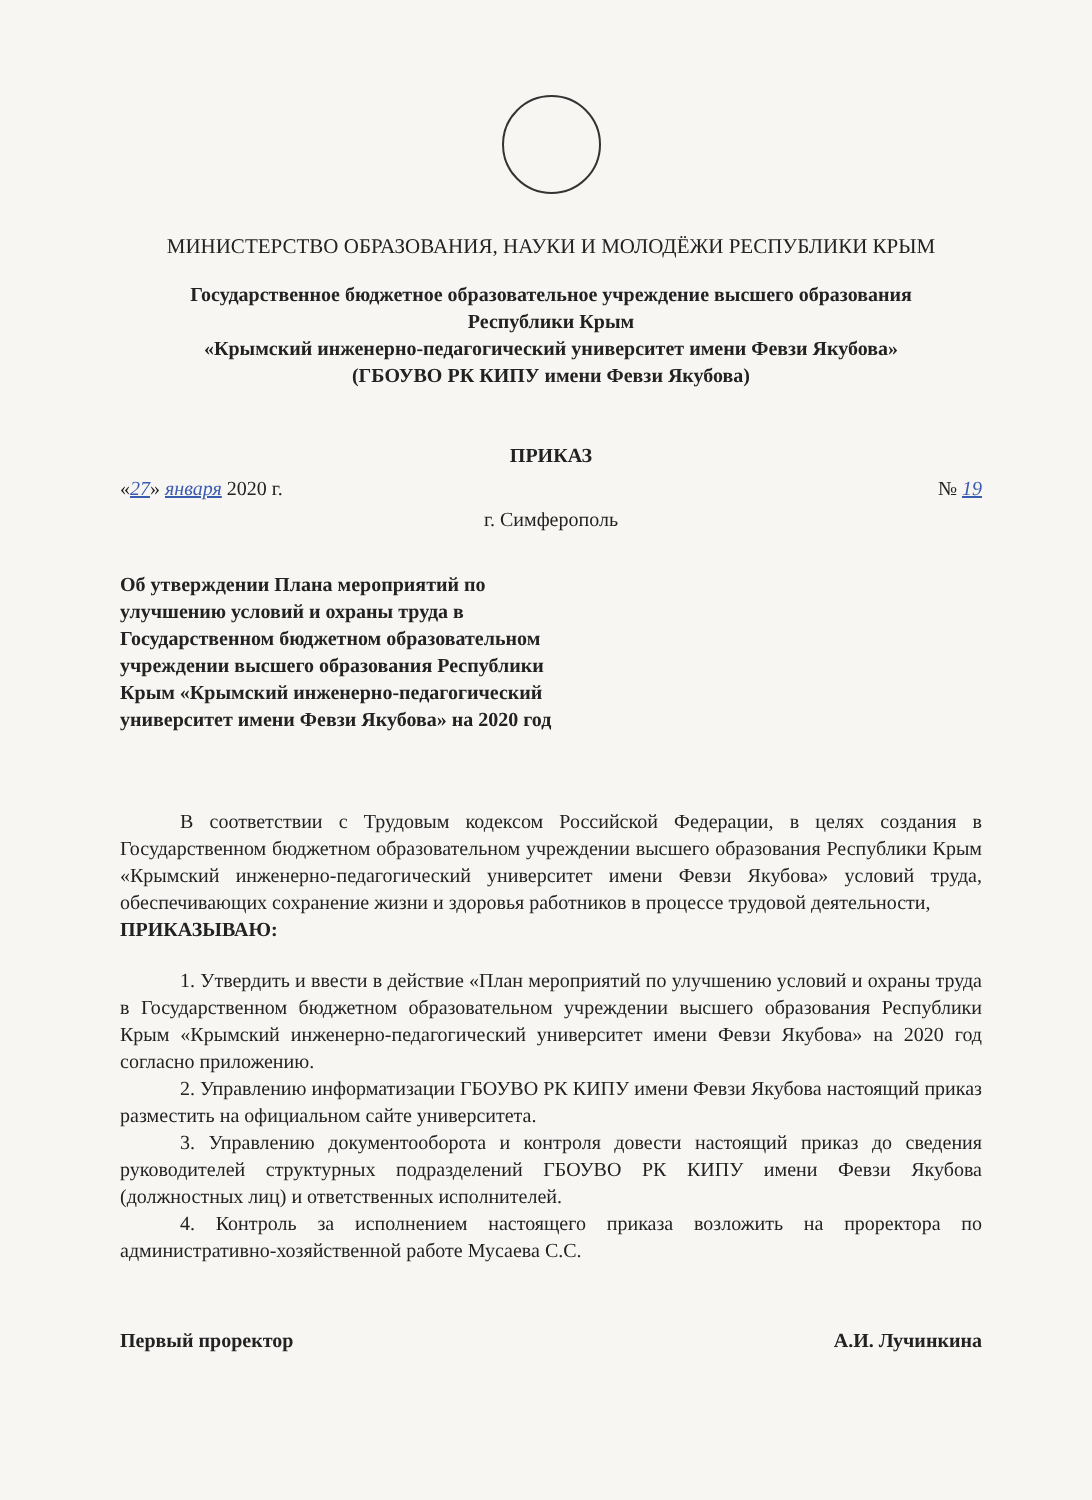МИНИСТЕРСТВО ОБРАЗОВАНИЯ, НАУКИ И МОЛОДЁЖИ РЕСПУБЛИКИ КРЫМ
Государственное бюджетное образовательное учреждение высшего образования
Республики Крым
«Крымский инженерно-педагогический университет имени Февзи Якубова»
(ГБОУВО РК КИПУ имени Февзи Якубова)
ПРИКАЗ
«27» января 2020 г. № 19
г. Симферополь
Об утверждении Плана мероприятий по улучшению условий и охраны труда в Государственном бюджетном образовательном учреждении высшего образования Республики Крым «Крымский инженерно-педагогический университет имени Февзи Якубова» на 2020 год
В соответствии с Трудовым кодексом Российской Федерации, в целях создания в Государственном бюджетном образовательном учреждении высшего образования Республики Крым «Крымский инженерно-педагогический университет имени Февзи Якубова» условий труда, обеспечивающих сохранение жизни и здоровья работников в процессе трудовой деятельности,
ПРИКАЗЫВАЮ:
1. Утвердить и ввести в действие «План мероприятий по улучшению условий и охраны труда в Государственном бюджетном образовательном учреждении высшего образования Республики Крым «Крымский инженерно-педагогический университет имени Февзи Якубова» на 2020 год согласно приложению.
2. Управлению информатизации ГБОУВО РК КИПУ имени Февзи Якубова настоящий приказ разместить на официальном сайте университета.
3. Управлению документооборота и контроля довести настоящий приказ до сведения руководителей структурных подразделений ГБОУВО РК КИПУ имени Февзи Якубова (должностных лиц) и ответственных исполнителей.
4. Контроль за исполнением настоящего приказа возложить на проректора по административно-хозяйственной работе Мусаева С.С.
Первый проректор А.И. Лучинкина